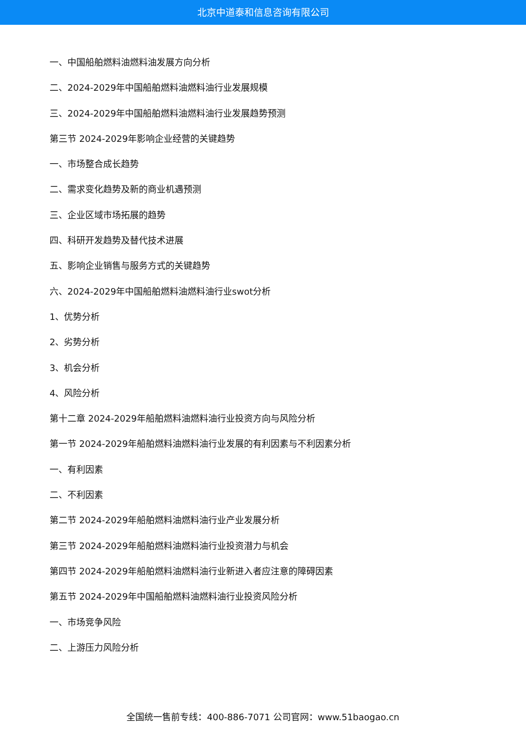北京中道泰和信息咨询有限公司
一、中国船舶燃料油燃料油发展方向分析
二、2024-2029年中国船舶燃料油燃料油行业发展规模
三、2024-2029年中国船舶燃料油燃料油行业发展趋势预测
第三节 2024-2029年影响企业经营的关键趋势
一、市场整合成长趋势
二、需求变化趋势及新的商业机遇预测
三、企业区域市场拓展的趋势
四、科研开发趋势及替代技术进展
五、影响企业销售与服务方式的关键趋势
六、2024-2029年中国船舶燃料油燃料油行业swot分析
1、优势分析
2、劣势分析
3、机会分析
4、风险分析
第十二章 2024-2029年船舶燃料油燃料油行业投资方向与风险分析
第一节 2024-2029年船舶燃料油燃料油行业发展的有利因素与不利因素分析
一、有利因素
二、不利因素
第二节 2024-2029年船舶燃料油燃料油行业产业发展分析
第三节 2024-2029年船舶燃料油燃料油行业投资潜力与机会
第四节 2024-2029年船舶燃料油燃料油行业新进入者应注意的障碍因素
第五节 2024-2029年中国船舶燃料油燃料油行业投资风险分析
一、市场竞争风险
二、上游压力风险分析
全国统一售前专线：400-886-7071 公司官网：www.51baogao.cn